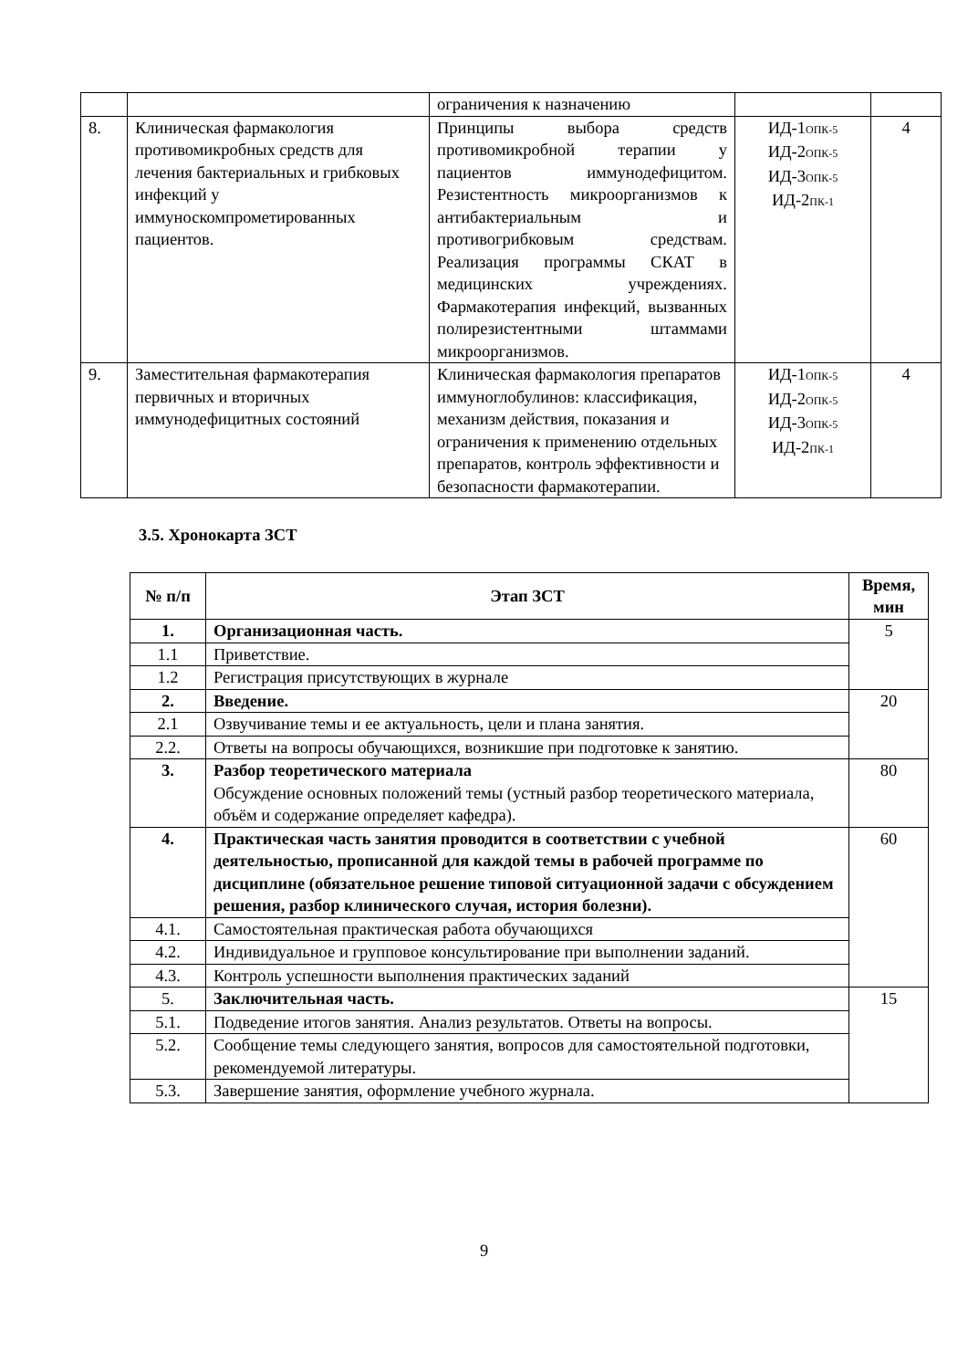| | | ограничения к назначению | | |
| 8. | Клиническая фармакология противомикробных средств для лечения бактериальных и грибковых инфекций у иммуноскомпрометированных пациентов. | Принципы выбора средств противомикробной терапии у пациентов иммунодефицитом. Резистентность микроорганизмов к антибактериальным и противогрибковым средствам. Реализация программы СКАТ в медицинских учреждениях. Фармакотерапия инфекций, вызванных полирезистентными штаммами микроорганизмов. | ИД-1<sub>ОПК-5</sub> ИД-2<sub>ОПК-5</sub> ИД-3<sub>ОПК-5</sub> ИД-2<sub>ПК-1</sub> | 4 |
| 9. | Заместительная фармакотерапия первичных и вторичных иммунодефицитных состояний | Клиническая фармакология препаратов иммуноглобулинов: классификация, механизм действия, показания и ограничения к применению отдельных препаратов, контроль эффективности и безопасности фармакотерапии. | ИД-1<sub>ОПК-5</sub> ИД-2<sub>ОПК-5</sub> ИД-3<sub>ОПК-5</sub> ИД-2<sub>ПК-1</sub> | 4 |
3.5. Хронокарта ЗСТ
| № п/п | Этап ЗСТ | Время, мин |
| --- | --- | --- |
| 1. | Организационная часть. | 5 |
| 1.1 | Приветствие. | |
| 1.2 | Регистрация присутствующих в журнале | |
| 2. | Введение. | 20 |
| 2.1 | Озвучивание темы и ее актуальность, цели и плана занятия. | |
| 2.2. | Ответы на вопросы обучающихся, возникшие при подготовке к занятию. | |
| 3. | Разбор теоретического материала Обсуждение основных положений темы (устный разбор теоретического материала, объём и содержание определяет кафедра). | 80 |
| 4. | Практическая часть занятия проводится в соответствии с учебной деятельностью, прописанной для каждой темы в рабочей программе по дисциплине (обязательное решение типовой ситуационной задачи с обсуждением решения, разбор клинического случая, история болезни). | 60 |
| 4.1. | Самостоятельная практическая работа обучающихся | |
| 4.2. | Индивидуальное и групповое консультирование при выполнении заданий. | |
| 4.3. | Контроль успешности выполнения практических заданий | |
| 5. | Заключительная часть. | 15 |
| 5.1. | Подведение итогов занятия. Анализ результатов. Ответы на вопросы. | |
| 5.2. | Сообщение темы следующего занятия, вопросов для самостоятельной подготовки, рекомендуемой литературы. | |
| 5.3. | Завершение занятия, оформление учебного журнала. | |
9